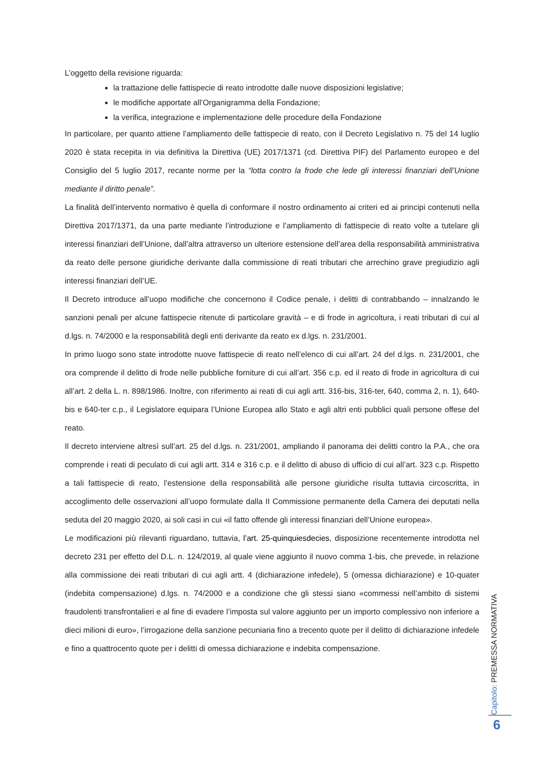L’oggetto della revisione riguarda:
la trattazione delle fattispecie di reato introdotte dalle nuove disposizioni legislative;
le modifiche apportate all’Organigramma della Fondazione;
la verifica, integrazione e implementazione delle procedure della Fondazione
In particolare, per quanto attiene l’ampliamento delle fattispecie di reato, con il Decreto Legislativo n. 75 del 14 luglio 2020 è stata recepita in via definitiva la Direttiva (UE) 2017/1371 (cd. Direttiva PIF) del Parlamento europeo e del Consiglio del 5 luglio 2017, recante norme per la “lotta contro la frode che lede gli interessi finanziari dell’Unione mediante il diritto penale”.
La finalità dell’intervento normativo è quella di conformare il nostro ordinamento ai criteri ed ai principi contenuti nella Direttiva 2017/1371, da una parte mediante l’introduzione e l’ampliamento di fattispecie di reato volte a tutelare gli interessi finanziari dell’Unione, dall’altra attraverso un ulteriore estensione dell’area della responsabilità amministrativa da reato delle persone giuridiche derivante dalla commissione di reati tributari che arrechino grave pregiudizio agli interessi finanziari dell’UE.
Il Decreto introduce all’uopo modifiche che concernono il Codice penale, i delitti di contrabbando – innalzando le sanzioni penali per alcune fattispecie ritenute di particolare gravità – e di frode in agricoltura, i reati tributari di cui al d.lgs. n. 74/2000 e la responsabilità degli enti derivante da reato ex d.lgs. n. 231/2001.
In primo luogo sono state introdotte nuove fattispecie di reato nell’elenco di cui all’art. 24 del d.lgs. n. 231/2001, che ora comprende il delitto di frode nelle pubbliche forniture di cui all’art. 356 c.p. ed il reato di frode in agricoltura di cui all’art. 2 della L. n. 898/1986. Inoltre, con riferimento ai reati di cui agli artt. 316-bis, 316-ter, 640, comma 2, n. 1), 640-bis e 640-ter c.p., il Legislatore equipara l’Unione Europea allo Stato e agli altri enti pubblici quali persone offese del reato.
Il decreto interviene altresì sull’art. 25 del d.lgs. n. 231/2001, ampliando il panorama dei delitti contro la P.A., che ora comprende i reati di peculato di cui agli artt. 314 e 316 c.p. e il delitto di abuso di ufficio di cui all’art. 323 c.p. Rispetto a tali fattispecie di reato, l’estensione della responsabilità alle persone giuridiche risulta tuttavia circoscritta, in accoglimento delle osservazioni all’uopo formulate dalla II Commissione permanente della Camera dei deputati nella seduta del 20 maggio 2020, ai soli casi in cui «il fatto offende gli interessi finanziari dell’Unione europea».
Le modificazioni più rilevanti riguardano, tuttavia, l’art. 25-quinquiesdecies, disposizione recentemente introdotta nel decreto 231 per effetto del D.L. n. 124/2019, al quale viene aggiunto il nuovo comma 1-bis, che prevede, in relazione alla commissione dei reati tributari di cui agli artt. 4 (dichiarazione infedele), 5 (omessa dichiarazione) e 10-quater (indebita compensazione) d.lgs. n. 74/2000 e a condizione che gli stessi siano «commessi nell’ambito di sistemi fraudolenti transfrontalieri e al fine di evadere l’imposta sul valore aggiunto per un importo complessivo non inferiore a dieci milioni di euro», l’irrogazione della sanzione pecuniaria fino a trecento quote per il delitto di dichiarazione infedele e fino a quattrocento quote per i delitti di omessa dichiarazione e indebita compensazione.
Capitolo: PREMESSA NORMATIVA
6